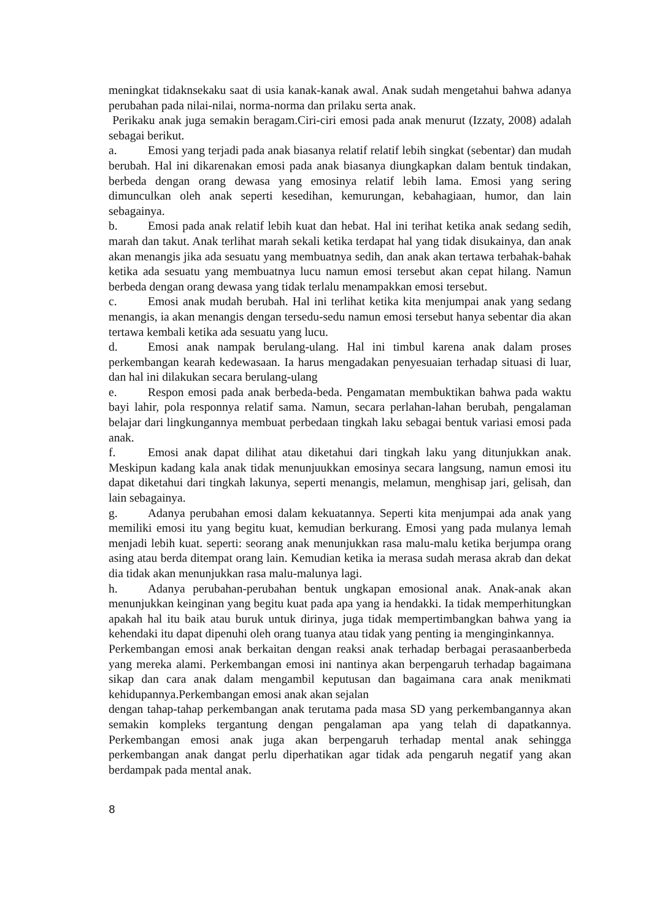meningkat tidaknsekaku saat di usia kanak-kanak awal. Anak sudah mengetahui bahwa adanya perubahan pada nilai-nilai, norma-norma dan prilaku serta anak.
Perikaku anak juga semakin beragam.Ciri-ciri emosi pada anak menurut (Izzaty, 2008) adalah sebagai berikut.
a. Emosi yang terjadi pada anak biasanya relatif relatif lebih singkat (sebentar) dan mudah berubah. Hal ini dikarenakan emosi pada anak biasanya diungkapkan dalam bentuk tindakan, berbeda dengan orang dewasa yang emosinya relatif lebih lama. Emosi yang sering dimunculkan oleh anak seperti kesedihan, kemurungan, kebahagiaan, humor, dan lain sebagainya.
b. Emosi pada anak relatif lebih kuat dan hebat. Hal ini terihat ketika anak sedang sedih, marah dan takut. Anak terlihat marah sekali ketika terdapat hal yang tidak disukainya, dan anak akan menangis jika ada sesuatu yang membuatnya sedih, dan anak akan tertawa terbahak-bahak ketika ada sesuatu yang membuatnya lucu namun emosi tersebut akan cepat hilang. Namun berbeda dengan orang dewasa yang tidak terlalu menampakkan emosi tersebut.
c. Emosi anak mudah berubah. Hal ini terlihat ketika kita menjumpai anak yang sedang menangis, ia akan menangis dengan tersedu-sedu namun emosi tersebut hanya sebentar dia akan tertawa kembali ketika ada sesuatu yang lucu.
d. Emosi anak nampak berulang-ulang. Hal ini timbul karena anak dalam proses perkembangan kearah kedewasaan. Ia harus mengadakan penyesuaian terhadap situasi di luar, dan hal ini dilakukan secara berulang-ulang
e. Respon emosi pada anak berbeda-beda. Pengamatan membuktikan bahwa pada waktu bayi lahir, pola responnya relatif sama. Namun, secara perlahan-lahan berubah, pengalaman belajar dari lingkungannya membuat perbedaan tingkah laku sebagai bentuk variasi emosi pada anak.
f. Emosi anak dapat dilihat atau diketahui dari tingkah laku yang ditunjukkan anak. Meskipun kadang kala anak tidak menunjuukkan emosinya secara langsung, namun emosi itu dapat diketahui dari tingkah lakunya, seperti menangis, melamun, menghisap jari, gelisah, dan lain sebagainya.
g. Adanya perubahan emosi dalam kekuatannya. Seperti kita menjumpai ada anak yang memiliki emosi itu yang begitu kuat, kemudian berkurang. Emosi yang pada mulanya lemah menjadi lebih kuat. seperti: seorang anak menunjukkan rasa malu-malu ketika berjumpa orang asing atau berda ditempat orang lain. Kemudian ketika ia merasa sudah merasa akrab dan dekat dia tidak akan menunjukkan rasa malu-malunya lagi.
h. Adanya perubahan-perubahan bentuk ungkapan emosional anak. Anak-anak akan menunjukkan keinginan yang begitu kuat pada apa yang ia hendakki. Ia tidak memperhitungkan apakah hal itu baik atau buruk untuk dirinya, juga tidak mempertimbangkan bahwa yang ia kehendaki itu dapat dipenuhi oleh orang tuanya atau tidak yang penting ia menginginkannya.
Perkembangan emosi anak berkaitan dengan reaksi anak terhadap berbagai perasaanberbeda yang mereka alami. Perkembangan emosi ini nantinya akan berpengaruh terhadap bagaimana sikap dan cara anak dalam mengambil keputusan dan bagaimana cara anak menikmati kehidupannya.Perkembangan emosi anak akan sejalan
dengan tahap-tahap perkembangan anak terutama pada masa SD yang perkembangannya akan semakin kompleks tergantung dengan pengalaman apa yang telah di dapatkannya. Perkembangan emosi anak juga akan berpengaruh terhadap mental anak sehingga perkembangan anak dangat perlu diperhatikan agar tidak ada pengaruh negatif yang akan berdampak pada mental anak.
8